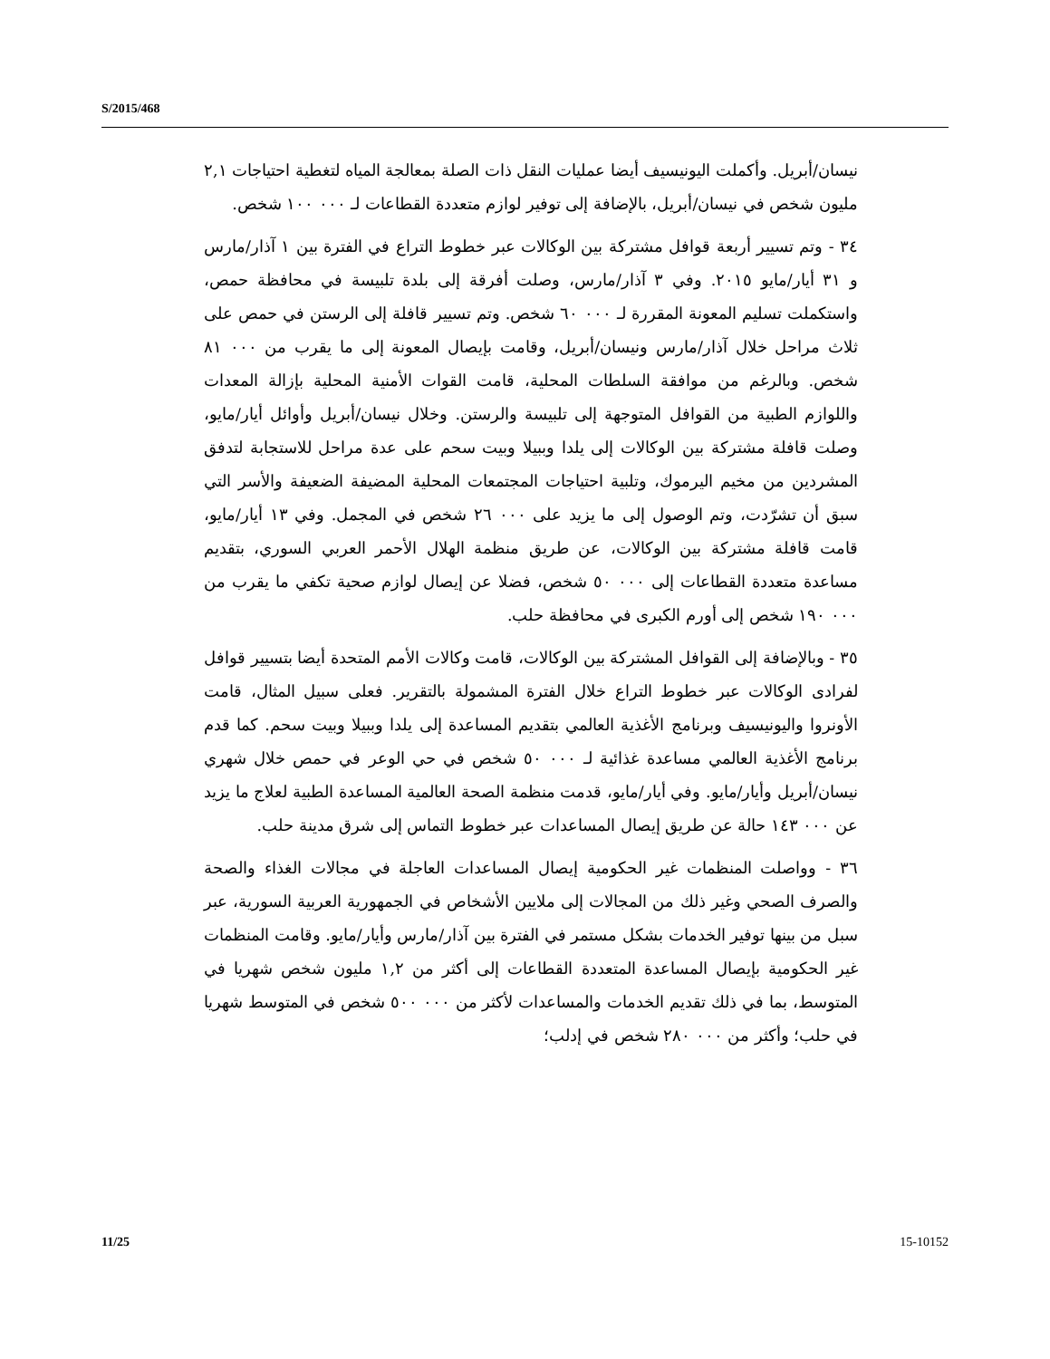S/2015/468
نيسان/أبريل. وأكملت اليونيسيف أيضا عمليات النقل ذات الصلة بمعالجة المياه لتغطية احتياجات ٢,١ مليون شخص في نيسان/أبريل، بالإضافة إلى توفير لوازم متعددة القطاعات لـ ٠٠٠ ١٠٠ شخص.
٣٤ - وتم تسيير أربعة قوافل مشتركة بين الوكالات عبر خطوط التراع في الفترة بين ١ آذار/مارس و ٣١ أيار/مايو ٢٠١٥. وفي ٣ آذار/مارس، وصلت أفرقة إلى بلدة تلبيسة في محافظة حمص، واستكملت تسليم المعونة المقررة لـ ٠٠٠ ٦٠ شخص. وتم تسيير قافلة إلى الرستن في حمص على ثلاث مراحل خلال آذار/مارس ونيسان/أبريل، وقامت بإيصال المعونة إلى ما يقرب من ٠٠٠ ٨١ شخص. وبالرغم من موافقة السلطات المحلية، قامت القوات الأمنية المحلية بإزالة المعدات واللوازم الطبية من القوافل المتوجهة إلى تلبيسة والرستن. وخلال نيسان/أبريل وأوائل أيار/مايو، وصلت قافلة مشتركة بين الوكالات إلى يلدا وببيلا وبيت سحم على عدة مراحل للاستجابة لتدفق المشردين من مخيم اليرموك، وتلبية احتياجات المجتمعات المحلية المضيفة الضعيفة والأسر التي سبق أن تشرّدت، وتم الوصول إلى ما يزيد على ٠٠٠ ٢٦ شخص في المجمل. وفي ١٣ أيار/مايو، قامت قافلة مشتركة بين الوكالات، عن طريق منظمة الهلال الأحمر العربي السوري، بتقديم مساعدة متعددة القطاعات إلى ٠٠٠ ٥٠ شخص، فضلا عن إيصال لوازم صحية تكفي ما يقرب من ٠٠٠ ١٩٠ شخص إلى أورم الكبرى في محافظة حلب.
٣٥ - وبالإضافة إلى القوافل المشتركة بين الوكالات، قامت وكالات الأمم المتحدة أيضا بتسيير قوافل لفرادى الوكالات عبر خطوط التراع خلال الفترة المشمولة بالتقرير. فعلى سبيل المثال، قامت الأونروا واليونيسيف وبرنامج الأغذية العالمي بتقديم المساعدة إلى يلدا وببيلا وبيت سحم. كما قدم برنامج الأغذية العالمي مساعدة غذائية لـ ٠٠٠ ٥٠ شخص في حي الوعر في حمص خلال شهري نيسان/أبريل وأيار/مايو. وفي أيار/مايو، قدمت منظمة الصحة العالمية المساعدة الطبية لعلاج ما يزيد عن ٠٠٠ ١٤٣ حالة عن طريق إيصال المساعدات عبر خطوط التماس إلى شرق مدينة حلب.
٣٦ - وواصلت المنظمات غير الحكومية إيصال المساعدات العاجلة في مجالات الغذاء والصحة والصرف الصحي وغير ذلك من المجالات إلى ملايين الأشخاص في الجمهورية العربية السورية، عبر سبل من بينها توفير الخدمات بشكل مستمر في الفترة بين آذار/مارس وأيار/مايو. وقامت المنظمات غير الحكومية بإيصال المساعدة المتعددة القطاعات إلى أكثر من ١,٢ مليون شخص شهريا في المتوسط، بما في ذلك تقديم الخدمات والمساعدات لأكثر من ٠٠٠ ٥٠٠ شخص في المتوسط شهريا في حلب؛ وأكثر من ٠٠٠ ٢٨٠ شخص في إدلب؛
11/25 15-10152